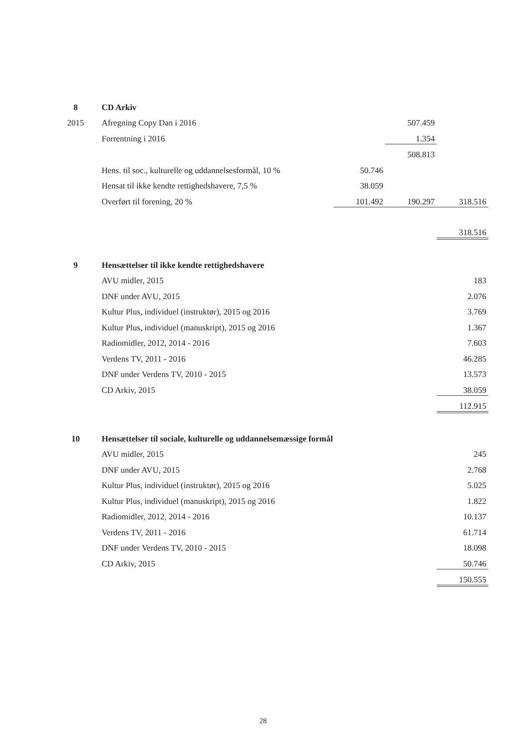| 8 | CD Arkiv | | | |
| 2015 | Afregning Copy Dan i 2016 | | 507.459 | |
| | Forrentning i 2016 | | 1.354 | |
| | | | 508.813 | |
| | Hens. til soc., kulturelle og uddannelsesformål, 10 % | 50.746 | | |
| | Hensat til ikke kendte rettighedshavere, 7,5 % | 38.059 | | |
| | Overført til forening, 20 % | 101.492 | 190.297 | 318.516 |
| | | | | 318.516 |
| 9 | Hensættelser til ikke kendte rettighedshavere | | | |
| | AVU midler, 2015 | | | 183 |
| | DNF under AVU, 2015 | | | 2.076 |
| | Kultur Plus, individuel (instruktør), 2015 og 2016 | | | 3.769 |
| | Kultur Plus, individuel (manuskript), 2015 og 2016 | | | 1.367 |
| | Radiomidler, 2012, 2014 - 2016 | | | 7.603 |
| | Verdens TV, 2011 - 2016 | | | 46.285 |
| | DNF under Verdens TV, 2010 - 2015 | | | 13.573 |
| | CD Arkiv, 2015 | | | 38.059 |
| | | | | 112.915 |
| 10 | Hensættelser til sociale, kulturelle og uddannelsemæssige formål | | | |
| | AVU midler, 2015 | | | 245 |
| | DNF under AVU, 2015 | | | 2.768 |
| | Kultur Plus, individuel (instruktør), 2015 og 2016 | | | 5.025 |
| | Kultur Plus, individuel (manuskript), 2015 og 2016 | | | 1.822 |
| | Radiomidler, 2012, 2014 - 2016 | | | 10.137 |
| | Verdens TV, 2011 - 2016 | | | 61.714 |
| | DNF under Verdens TV, 2010 - 2015 | | | 18.098 |
| | CD Arkiv, 2015 | | | 50.746 |
| | | | | 150.555 |
28